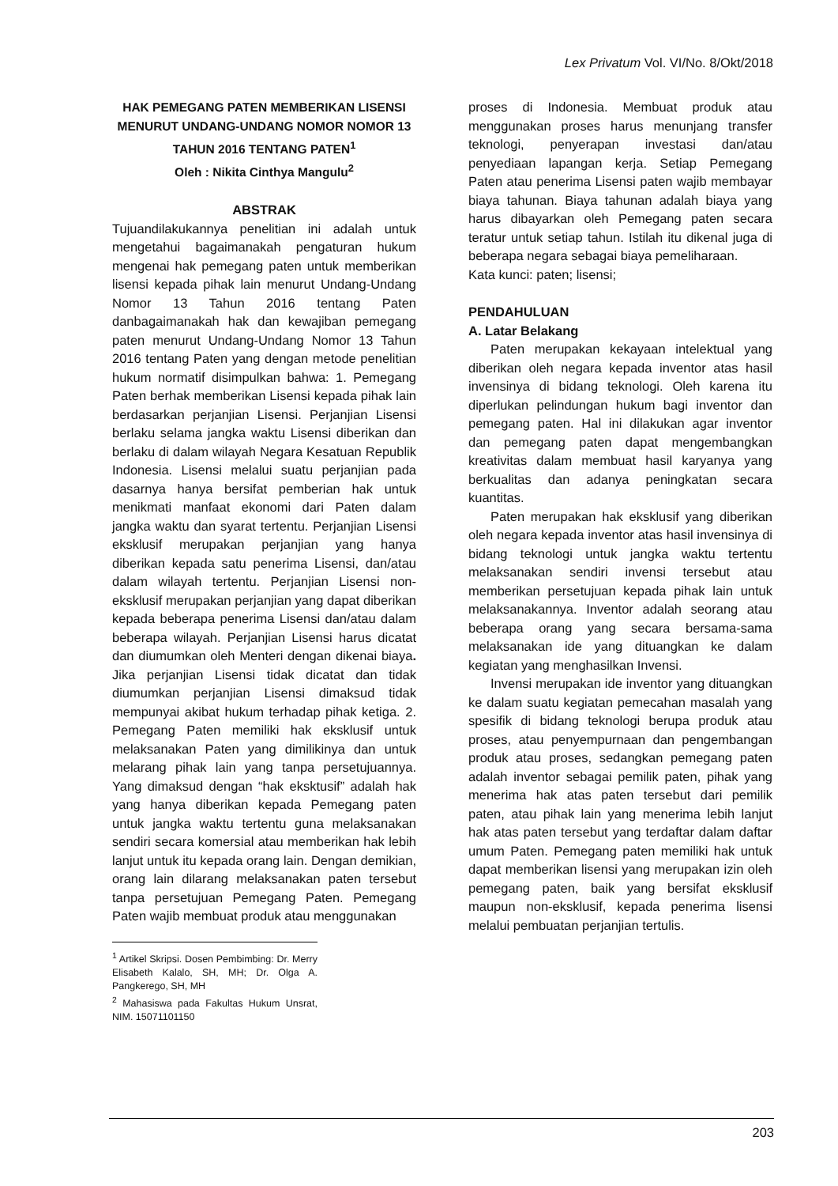Lex Privatum Vol. VI/No. 8/Okt/2018
HAK PEMEGANG PATEN MEMBERIKAN LISENSI MENURUT UNDANG-UNDANG NOMOR NOMOR 13 TAHUN 2016 TENTANG PATEN<sup>1</sup>
Oleh : Nikita Cinthya Mangulu<sup>2</sup>
ABSTRAK
Tujuandilakukannya penelitian ini adalah untuk mengetahui bagaimanakah pengaturan hukum mengenai hak pemegang paten untuk memberikan lisensi kepada pihak lain menurut Undang-Undang Nomor 13 Tahun 2016 tentang Paten danbagaimanakah hak dan kewajiban pemegang paten menurut Undang-Undang Nomor 13 Tahun 2016 tentang Paten yang dengan metode penelitian hukum normatif disimpulkan bahwa: 1. Pemegang Paten berhak memberikan Lisensi kepada pihak lain berdasarkan perjanjian Lisensi. Perjanjian Lisensi berlaku selama jangka waktu Lisensi diberikan dan berlaku di dalam wilayah Negara Kesatuan Republik Indonesia. Lisensi melalui suatu perjanjian pada dasarnya hanya bersifat pemberian hak untuk menikmati manfaat ekonomi dari Paten dalam jangka waktu dan syarat tertentu. Perjanjian Lisensi eksklusif merupakan perjanjian yang hanya diberikan kepada satu penerima Lisensi, dan/atau dalam wilayah tertentu. Perjanjian Lisensi non-eksklusif merupakan perjanjian yang dapat diberikan kepada beberapa penerima Lisensi dan/atau dalam beberapa wilayah. Perjanjian Lisensi harus dicatat dan diumumkan oleh Menteri dengan dikenai biaya. Jika perjanjian Lisensi tidak dicatat dan tidak diumumkan perjanjian Lisensi dimaksud tidak mempunyai akibat hukum terhadap pihak ketiga. 2. Pemegang Paten memiliki hak eksklusif untuk melaksanakan Paten yang dimilikinya dan untuk melarang pihak lain yang tanpa persetujuannya. Yang dimaksud dengan “hak eksktusif” adalah hak yang hanya diberikan kepada Pemegang paten untuk jangka waktu tertentu guna melaksanakan sendiri secara komersial atau memberikan hak lebih lanjut untuk itu kepada orang lain. Dengan demikian, orang lain dilarang melaksanakan paten tersebut tanpa persetujuan Pemegang Paten. Pemegang Paten wajib membuat produk atau menggunakan
<sup>1</sup> Artikel Skripsi. Dosen Pembimbing: Dr. Merry Elisabeth Kalalo, SH, MH; Dr. Olga A. Pangkerego, SH, MH
<sup>2</sup> Mahasiswa pada Fakultas Hukum Unsrat, NIM. 15071101150
proses di Indonesia. Membuat produk atau menggunakan proses harus menunjang transfer teknologi, penyerapan investasi dan/atau penyediaan lapangan kerja. Setiap Pemegang Paten atau penerima Lisensi paten wajib membayar biaya tahunan. Biaya tahunan adalah biaya yang harus dibayarkan oleh Pemegang paten secara teratur untuk setiap tahun. Istilah itu dikenal juga di beberapa negara sebagai biaya pemeliharaan.
Kata kunci: paten; lisensi;
PENDAHULUAN
A. Latar Belakang
Paten merupakan kekayaan intelektual yang diberikan oleh negara kepada inventor atas hasil invensinya di bidang teknologi. Oleh karena itu diperlukan pelindungan hukum bagi inventor dan pemegang paten. Hal ini dilakukan agar inventor dan pemegang paten dapat mengembangkan kreativitas dalam membuat hasil karyanya yang berkualitas dan adanya peningkatan secara kuantitas.
Paten merupakan hak eksklusif yang diberikan oleh negara kepada inventor atas hasil invensinya di bidang teknologi untuk jangka waktu tertentu melaksanakan sendiri invensi tersebut atau memberikan persetujuan kepada pihak lain untuk melaksanakannya. Inventor adalah seorang atau beberapa orang yang secara bersama-sama melaksanakan ide yang dituangkan ke dalam kegiatan yang menghasilkan Invensi.
Invensi merupakan ide inventor yang dituangkan ke dalam suatu kegiatan pemecahan masalah yang spesifik di bidang teknologi berupa produk atau proses, atau penyempurnaan dan pengembangan produk atau proses, sedangkan pemegang paten adalah inventor sebagai pemilik paten, pihak yang menerima hak atas paten tersebut dari pemilik paten, atau pihak lain yang menerima lebih lanjut hak atas paten tersebut yang terdaftar dalam daftar umum Paten. Pemegang paten memiliki hak untuk dapat memberikan lisensi yang merupakan izin oleh pemegang paten, baik yang bersifat eksklusif maupun non-eksklusif, kepada penerima lisensi melalui pembuatan perjanjian tertulis.
203